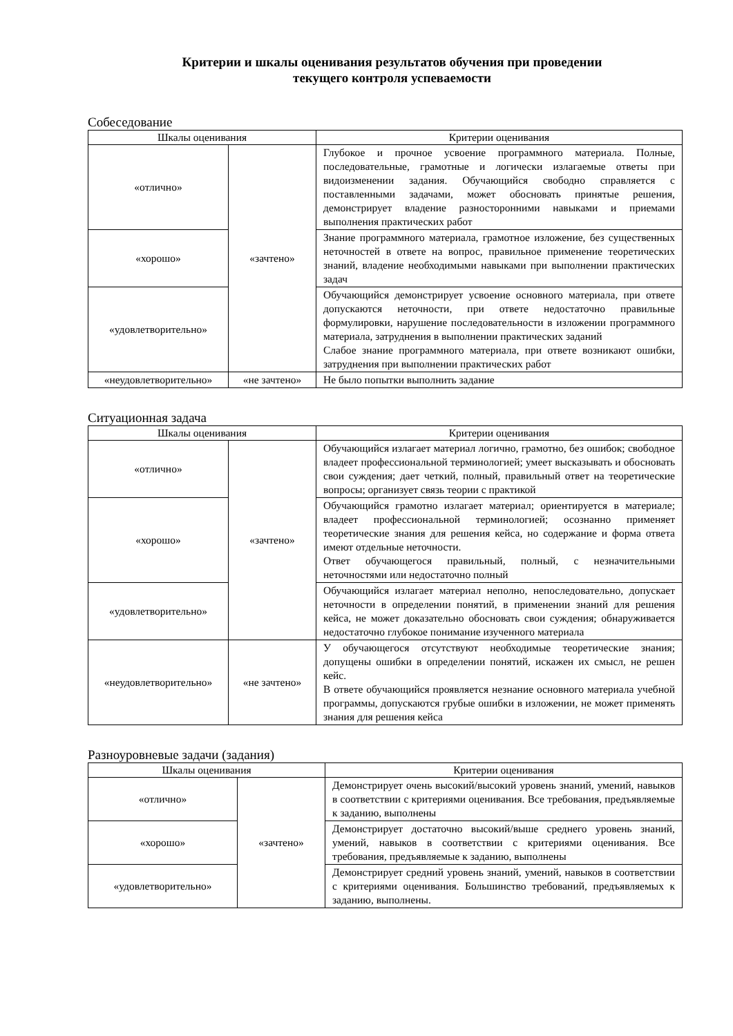Критерии и шкалы оценивания результатов обучения при проведении
текущего контроля успеваемости
Собеседование
| Шкалы оценивания | | Критерии оценивания |
| --- | --- | --- |
| «отлично» | «зачтено» | Глубокое и прочное усвоение программного материала. Полные, последовательные, грамотные и логически излагаемые ответы при видоизменении задания. Обучающийся свободно справляется с поставленными задачами, может обосновать принятые решения, демонстрирует владение разносторонними навыками и приемами выполнения практических работ |
| «хорошо» | | Знание программного материала, грамотное изложение, без существенных неточностей в ответе на вопрос, правильное применение теоретических знаний, владение необходимыми навыками при выполнении практических задач |
| «удовлетворительно» | | Обучающийся демонстрирует усвоение основного материала, при ответе допускаются неточности, при ответе недостаточно правильные формулировки, нарушение последовательности в изложении программного материала, затруднения в выполнении практических заданий Слабое знание программного материала, при ответе возникают ошибки, затруднения при выполнении практических работ |
| «неудовлетворительно» | «не зачтено» | Не было попытки выполнить задание |
Ситуационная задача
| Шкалы оценивания | | Критерии оценивания |
| --- | --- | --- |
| «отлично» | «зачтено» | Обучающийся излагает материал логично, грамотно, без ошибок; свободное владеет профессиональной терминологией; умеет высказывать и обосновать свои суждения; дает четкий, полный, правильный ответ на теоретические вопросы; организует связь теории с практикой |
| «хорошо» | | Обучающийся грамотно излагает материал; ориентируется в материале; владеет профессиональной терминологией; осознанно применяет теоретические знания для решения кейса, но содержание и форма ответа имеют отдельные неточности. Ответ обучающегося правильный, полный, с незначительными неточностями или недостаточно полный |
| «удовлетворительно» | | Обучающийся излагает материал неполно, непоследовательно, допускает неточности в определении понятий, в применении знаний для решения кейса, не может доказательно обосновать свои суждения; обнаруживается недостаточно глубокое понимание изученного материала |
| «неудовлетворительно» | «не зачтено» | У обучающегося отсутствуют необходимые теоретические знания; допущены ошибки в определении понятий, искажен их смысл, не решен кейс. В ответе обучающийся проявляется незнание основного материала учебной программы, допускаются грубые ошибки в изложении, не может применять знания для решения кейса |
Разноуровневые задачи (задания)
| Шкалы оценивания | | Критерии оценивания |
| --- | --- | --- |
| «отлично» | «зачтено» | Демонстрирует очень высокий/высокий уровень знаний, умений, навыков в соответствии с критериями оценивания. Все требования, предъявляемые к заданию, выполнены |
| «хорошо» | | Демонстрирует достаточно высокий/выше среднего уровень знаний, умений, навыков в соответствии с критериями оценивания. Все требования, предъявляемые к заданию, выполнены |
| «удовлетворительно» | | Демонстрирует средний уровень знаний, умений, навыков в соответствии с критериями оценивания. Большинство требований, предъявляемых к заданию, выполнены. |